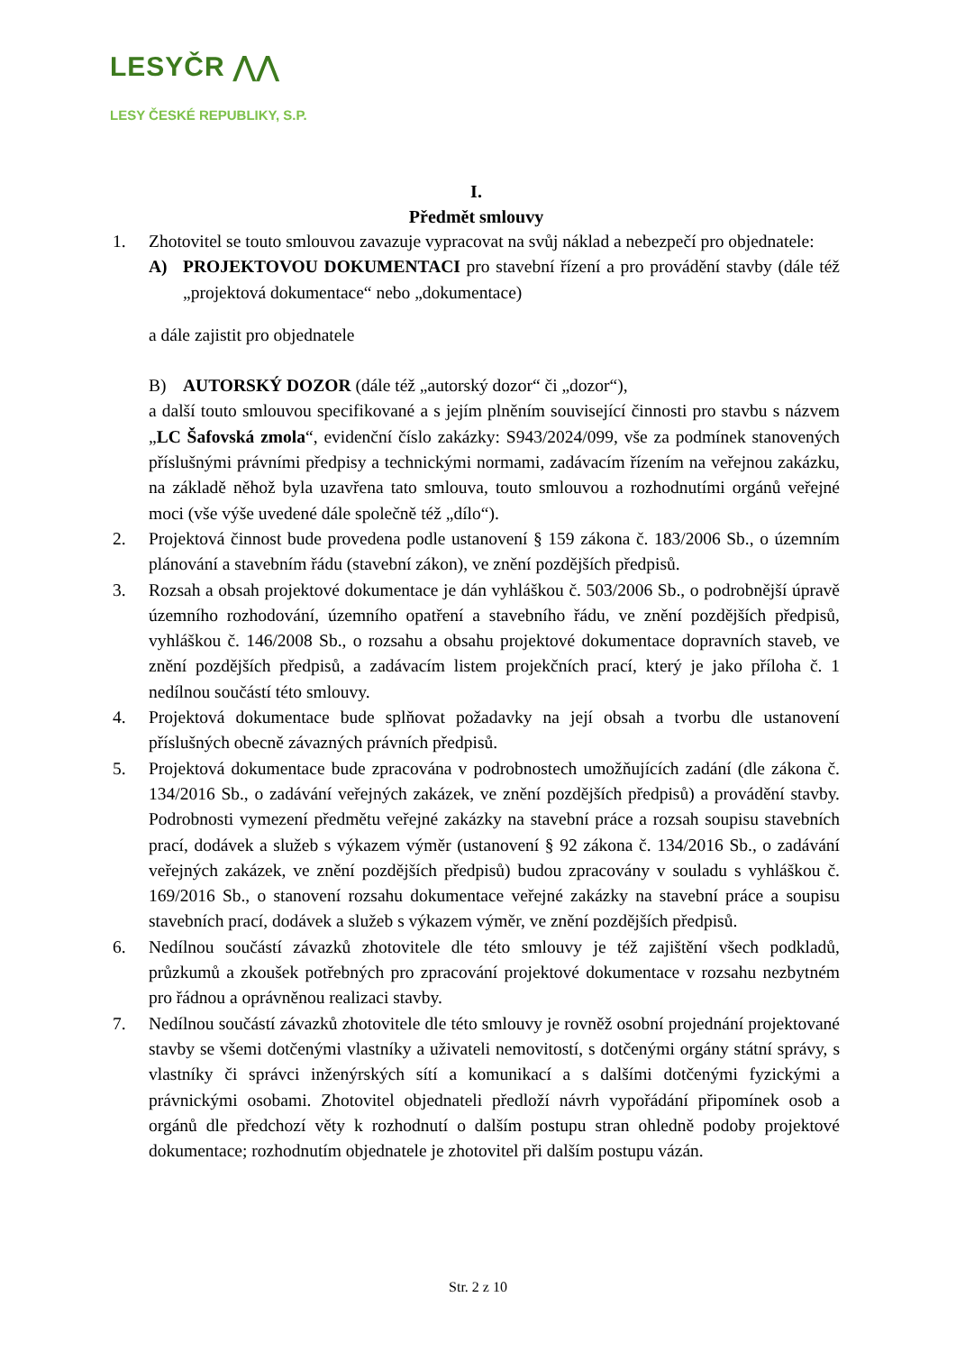LESYČR ⋀⋀
LESY ČESKÉ REPUBLIKY, S.P.
I.
Předmět smlouvy
1. Zhotovitel se touto smlouvou zavazuje vypracovat na svůj náklad a nebezpečí pro objednatele:
A) PROJEKTOVOU DOKUMENTACI pro stavební řízení a pro provádění stavby (dále též „projektová dokumentace“ nebo „dokumentace)
a dále zajistit pro objednatele
B) AUTORSKÝ DOZOR (dále též „autorský dozor“ či „dozor“),
a další touto smlouvou specifikované a s jejím plněním související činnosti pro stavbu s názvem „LC Šafovská zmola“, evidenční číslo zakázky: S943/2024/099, vše za podmínek stanovených příslušnými právními předpisy a technickými normami, zadávacím řízením na veřejnou zakázku, na základě něhož byla uzavřena tato smlouva, touto smlouvou a rozhodnutími orgánů veřejné moci (vše výše uvedené dále společně též „dílo“).
2. Projektová činnost bude provedena podle ustanovení § 159 zákona č. 183/2006 Sb., o územním plánování a stavebním řádu (stavební zákon), ve znění pozdějších předpisů.
3. Rozsah a obsah projektové dokumentace je dán vyhláškou č. 503/2006 Sb., o podrobnější úpravě územního rozhodování, územního opatření a stavebního řádu, ve znění pozdějších předpisů, vyhláškou č. 146/2008 Sb., o rozsahu a obsahu projektové dokumentace dopravních staveb, ve znění pozdějších předpisů, a zadávacím listem projekčních prací, který je jako příloha č. 1 nedílnou součástí této smlouvy.
4. Projektová dokumentace bude splňovat požadavky na její obsah a tvorbu dle ustanovení příslušných obecně závazných právních předpisů.
5. Projektová dokumentace bude zpracována v podrobnostech umožňujících zadání (dle zákona č. 134/2016 Sb., o zadávání veřejných zakázek, ve znění pozdějších předpisů) a provádění stavby. Podrobnosti vymezení předmětu veřejné zakázky na stavební práce a rozsah soupisu stavebních prací, dodávek a služeb s výkazem výměr (ustanovení § 92 zákona č. 134/2016 Sb., o zadávání veřejných zakázek, ve znění pozdějších předpisů) budou zpracovány v souladu s vyhláškou č. 169/2016 Sb., o stanovení rozsahu dokumentace veřejné zakázky na stavební práce a soupisu stavebních prací, dodávek a služeb s výkazem výměr, ve znění pozdějších předpisů.
6. Nedílnou součástí závazků zhotovitele dle této smlouvy je též zajištění všech podkladů, průzkumů a zkoušek potřebných pro zpracování projektové dokumentace v rozsahu nezbytném pro řádnou a oprávněnou realizaci stavby.
7. Nedílnou součástí závazků zhotovitele dle této smlouvy je rovněž osobní projednání projektované stavby se všemi dotčenými vlastníky a uživateli nemovitostí, s dotčenými orgány státní správy, s vlastníky či správci inženýrských sítí a komunikací a s dalšími dotčenými fyzickými a právnickými osobami. Zhotovitel objednateli předloží návrh vypořádání připomínek osob a orgánů dle předchozí věty k rozhodnutí o dalším postupu stran ohledně podoby projektové dokumentace; rozhodnutím objednatele je zhotovitel při dalším postupu vázán.
Str. 2 z 10